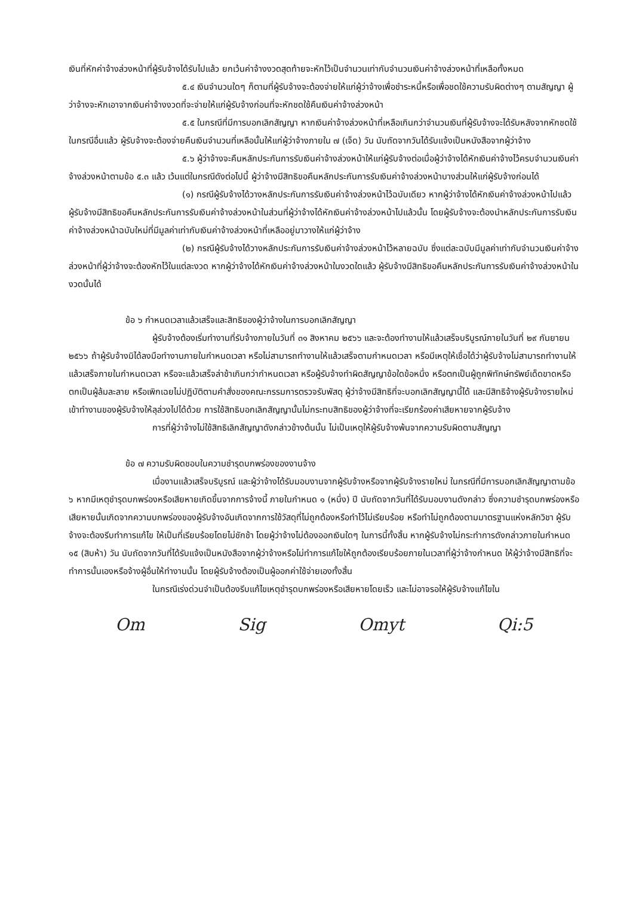เงินที่หักค่าจ้างล่วงหน้าที่ผู้รับจ้างได้รับไปแล้ว ยกเว้นค่าจ้างงวดสุดท้ายจะหักไว้เป็นจำนวนเท่ากับจำนวนเงินค่าจ้างล่วงหน้าที่เหลือทั้งหมด
๕.๔ เงินจำนวนใดๆ ก็ตามที่ผู้รับจ้างจะต้องจ่ายให้แก่ผู้ว่าจ้างเพื่อชำระหนี้หรือเพื่อชดใช้ความรับผิดต่างๆ ตามสัญญา ผู้ว่าจ้างจะหักเอาจากเงินค่าจ้างงวดที่จะจ่ายให้แก่ผู้รับจ้างก่อนที่จะหักชดใช้คืนเงินค่าจ้างล่วงหน้า
๕.๕ ในกรณีที่มีการบอกเลิกสัญญา หากเงินค่าจ้างล่วงหน้าที่เหลือเกินกว่าจำนวนเงินที่ผู้รับจ้างจะได้รับหลังจากหักชดใช้ในกรณีอื่นแล้ว ผู้รับจ้างจะต้องจ่ายคืนเงินจำนวนที่เหลือนั้นให้แก่ผู้ว่าจ้างภายใน ๗ (เจ็ด) วัน นับถัดจากวันได้รับแจ้งเป็นหนังสือจากผู้ว่าจ้าง
๕.๖ ผู้ว่าจ้างจะคืนหลักประกันการรับเงินค่าจ้างล่วงหน้าให้แก่ผู้รับจ้างต่อเมื่อผู้ว่าจ้างได้หักเงินค่าจ้างไว้ครบจำนวนเงินค่าจ้างล่วงหน้าตามข้อ ๕.๓ แล้ว เว้นแต่ในกรณีดังต่อไปนี้ ผู้ว่าจ้างมีสิทธิขอคืนหลักประกันการรับเงินค่าจ้างล่วงหน้าบางส่วนให้แก่ผู้รับจ้างก่อนได้
(๑) กรณีผู้รับจ้างได้วางหลักประกันการรับเงินค่าจ้างล่วงหน้าไว้ฉบับเดียว หากผู้ว่าจ้างได้หักเงินค่าจ้างล่วงหน้าไปแล้ว ผู้รับจ้างมีสิทธิขอคืนหลักประกันการรับเงินค่าจ้างล่วงหน้าในส่วนที่ผู้ว่าจ้างได้หักเงินค่าจ้างล่วงหน้าไปแล้วนั้น โดยผู้รับจ้างจะต้องนำหลักประกันการรับเงินค่าจ้างล่วงหน้าฉบับใหม่ที่มีมูลค่าเท่ากับเงินค่าจ้างล่วงหน้าที่เหลืออยู่มาวางให้แก่ผู้ว่าจ้าง
(๒) กรณีผู้รับจ้างได้วางหลักประกันการรับเงินค่าจ้างล่วงหน้าไว้หลายฉบับ ซึ่งแต่ละฉบับมีมูลค่าเท่ากับจำนวนเงินค่าจ้างล่วงหน้าที่ผู้ว่าจ้างจะต้องหักไว้ในแต่ละงวด หากผู้ว่าจ้างได้หักเงินค่าจ้างล่วงหน้าในงวดใดแล้ว ผู้รับจ้างมีสิทธิขอคืนหลักประกันการรับเงินค่าจ้างล่วงหน้าในงวดนั้นได้
ข้อ ๖ กำหนดเวลาแล้วเสร็จและสิทธิของผู้ว่าจ้างในการบอกเลิกสัญญา
ผู้รับจ้างต้องเริ่มทำงานที่รับจ้างภายในวันที่ ๓๑ สิงหาคม ๒๕๖๖ และจะต้องทำงานให้แล้วเสร็จบริบูรณ์ภายในวันที่ ๒๙ กันยายน ๒๕๖๖ ถ้าผู้รับจ้างมิได้ลงมือทำงานภายในกำหนดเวลา หรือไม่สามารถทำงานให้แล้วเสร็จตามกำหนดเวลา หรือมีเหตุให้เชื่อได้ว่าผู้รับจ้างไม่สามารถทำงานให้แล้วเสร็จภายในกำหนดเวลา หรือจะแล้วเสร็จล่าช้าเกินกว่ากำหนดเวลา หรือผู้รับจ้างทำผิดสัญญาข้อใดข้อหนึ่ง หรือตกเป็นผู้ถูกพิทักษ์ทรัพย์เด็ดขาดหรือตกเป็นผู้ล้มละลาย หรือเพิกเฉยไม่ปฏิบัติตามคำสั่งของคณะกรรมการตรวจรับพัสดุ ผู้ว่าจ้างมีสิทธิที่จะบอกเลิกสัญญานี้ได้ และมีสิทธิจ้างผู้รับจ้างรายใหม่เข้าทำงานของผู้รับจ้างให้ลุล่วงไปได้ด้วย การใช้สิทธิบอกเลิกสัญญานั้นไม่กระทบสิทธิของผู้ว่าจ้างที่จะเรียกร้องค่าเสียหายจากผู้รับจ้าง
การที่ผู้ว่าจ้างไม่ใช้สิทธิเลิกสัญญาดังกล่าวข้างต้นนั้น ไม่เป็นเหตุให้ผู้รับจ้างพ้นจากความรับผิดตามสัญญา
ข้อ ๗ ความรับผิดชอบในความชำรุดบกพร่องของงานจ้าง
เมื่องานแล้วเสร็จบริบูรณ์ และผู้ว่าจ้างได้รับมอบงานจากผู้รับจ้างหรือจากผู้รับจ้างรายใหม่ ในกรณีที่มีการบอกเลิกสัญญาตามข้อ ๖ หากมีเหตุชำรุดบกพร่องหรือเสียหายเกิดขึ้นจากการจ้างนี้ ภายในกำหนด ๑ (หนึ่ง) ปี นับถัดจากวันที่ได้รับมอบงานดังกล่าว ซึ่งความชำรุดบกพร่องหรือเสียหายนั้นเกิดจากความบกพร่องของผู้รับจ้างอันเกิดจากการใช้วัสดุที่ไม่ถูกต้องหรือทำไว้ไม่เรียบร้อย หรือทำไม่ถูกต้องตามมาตรฐานแห่งหลักวิชา ผู้รับจ้างจะต้องรีบทำการแก้ไข ให้เป็นที่เรียบร้อยโดยไม่ชักช้า โดยผู้ว่าจ้างไม่ต้องออกเงินใดๆ ในการนี้ทั้งสิ้น หากผู้รับจ้างไม่กระทำการดังกล่าวภายในกำหนด ๑๕ (สิบห้า) วัน นับถัดจากวันที่ได้รับแจ้งเป็นหนังสือจากผู้ว่าจ้างหรือไม่ทำการแก้ไขให้ถูกต้องเรียบร้อยภายในเวลาที่ผู้ว่าจ้างกำหนด ให้ผู้ว่าจ้างมีสิทธิที่จะทำการนั้นเองหรือจ้างผู้อื่นให้ทำงานนั้น โดยผู้รับจ้างต้องเป็นผู้ออกค่าใช้จ่ายเองทั้งสิ้น
ในกรณีเร่งด่วนจำเป็นต้องรีบแก้ไขเหตุชำรุดบกพร่องหรือเสียหายโดยเร็ว และไม่อาจรอให้ผู้รับจ้างแก้ไขใน
Om Sig Omyt Qi:5